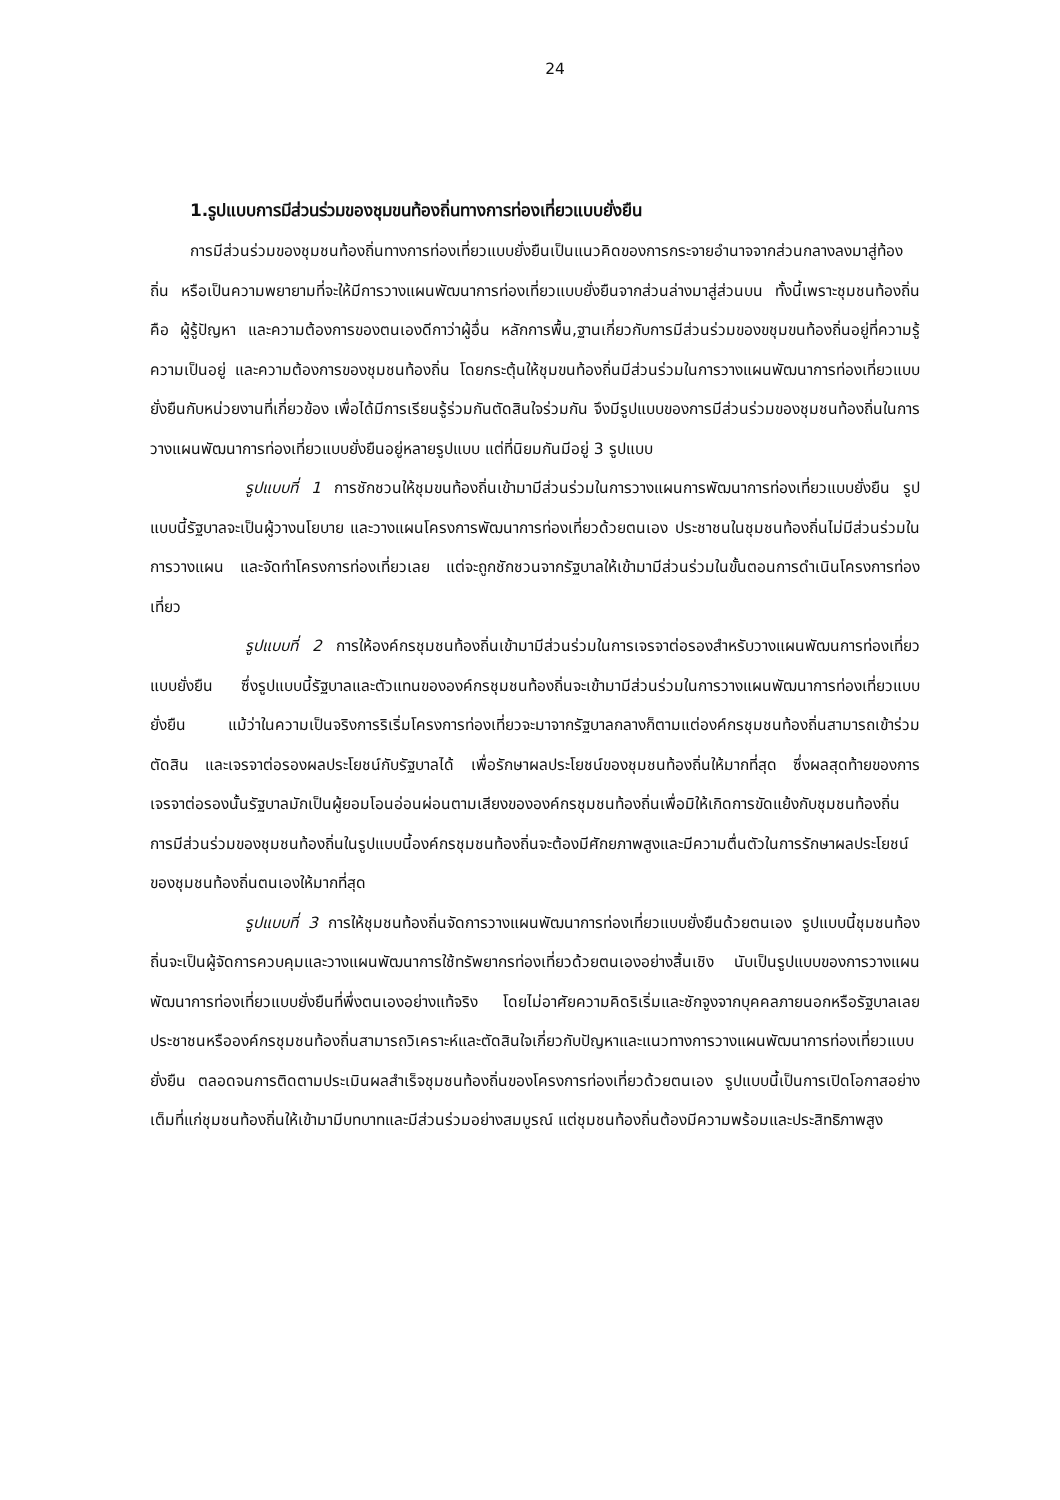24
1.รูปแบบการมีส่วนร่วมของชุมขนท้องถิ่นทางการท่องเที่ยวแบบยั่งยืน
การมีส่วนร่วมของชุมชนท้องถิ่นทางการท่องเที่ยวแบบยั่งยืนเป็นแนวคิดของการกระจายอำนาจจากส่วนกลางลงมาสู่ท้องถิ่น หรือเป็นความพยายามที่จะให้มีการวางแผนพัฒนาการท่องเที่ยวแบบยั่งยืนจากส่วนล่างมาสู่ส่วนบน ทั้งนี้เพราะชุมชนท้องถิ่น คือ ผู้รู้ปัญหา และความต้องการของตนเองดีกาว่าผู้อื่น หลักการพื้น,ฐานเกี่ยวกับการมีส่วนร่วมของขชุมขนท้องถิ่นอยู่ที่ความรู้ความเป็นอยู่ และความต้องการของชุมชนท้องถิ่น โดยกระตุ้นให้ชุมขนท้องถิ่นมีส่วนร่วมในการวางแผนพัฒนาการท่องเที่ยวแบบยั่งยืนกับหน่วยงานที่เกี่ยวข้อง เพื่อได้มีการเรียนรู้ร่วมกันตัดสินใจร่วมกัน จึงมีรูปแบบของการมีส่วนร่วมของชุมชนท้องถิ่นในการวางแผนพัฒนาการท่องเที่ยวแบบยั่งยืนอยู่หลายรูปแบบ แต่ที่นิยมกันมีอยู่ 3 รูปแบบ
รูปแบบที่ 1 การชักชวนให้ชุมขนท้องถิ่นเข้ามามีส่วนร่วมในการวางแผนการพัฒนาการท่องเที่ยวแบบยั่งยืน รูปแบบนี้รัฐบาลจะเป็นผู้วางนโยบาย และวางแผนโครงการพัฒนาการท่องเที่ยวด้วยตนเอง ประชาชนในชุมชนท้องถิ่นไม่มีส่วนร่วมในการวางแผน และจัดทำโครงการท่องเที่ยวเลย แต่จะถูกชักชวนจากรัฐบาลให้เข้ามามีส่วนร่วมในขั้นตอนการดำเนินโครงการท่องเที่ยว
รูปแบบที่ 2 การให้องค์กรชุมชนท้องถิ่นเข้ามามีส่วนร่วมในการเจรจาต่อรองสำหรับวางแผนพัฒนการท่องเที่ยวแบบยั่งยืน ซึ่งรูปแบบนี้รัฐบาลและตัวแทนขององค์กรชุมชนท้องถิ่นจะเข้ามามีส่วนร่วมในการวางแผนพัฒนาการท่องเที่ยวแบบยั่งยืน แม้ว่าในความเป็นจริงการริเริ่มโครงการท่องเที่ยวจะมาจากรัฐบาลกลางก็ตามแต่องค์กรชุมชนท้องถิ่นสามารถเข้าร่วมตัดสิน และเจรจาต่อรองผลประโยชน์กับรัฐบาลได้ เพื่อรักษาผลประโยชน์ของชุมชนท้องถิ่นให้มากที่สุด ซึ่งผลสุดท้ายของการเจรจาต่อรองนั้นรัฐบาลมักเป็นผู้ยอมโอนอ่อนผ่อนตามเสียงขององค์กรชุมชนท้องถิ่นเพื่อมิให้เกิดการขัดแย้งกับชุมชนท้องถิ่น การมีส่วนร่วมของชุมชนท้องถิ่นในรูปแบบนี้องค์กรชุมชนท้องถิ่นจะต้องมีศักยภาพสูงและมีความตื่นตัวในการรักษาผลประโยชน์ของชุมชนท้องถิ่นตนเองให้มากที่สุด
รูปแบบที่ 3 การให้ชุมชนท้องถิ่นจัดการวางแผนพัฒนาการท่องเที่ยวแบบยั่งยืนด้วยตนเอง รูปแบบนี้ชุมชนท้องถิ่นจะเป็นผู้จัดการควบคุมและวางแผนพัฒนาการใช้ทรัพยากรท่องเที่ยวด้วยตนเองอย่างสิ้นเชิง นับเป็นรูปแบบของการวางแผนพัฒนาการท่องเที่ยวแบบยั่งยืนที่พึ่งตนเองอย่างแท้จริง โดยไม่อาศัยความคิดริเริ่มและชักจูงจากบุคคลภายนอกหรือรัฐบาลเลย ประชาชนหรือองค์กรชุมชนท้องถิ่นสามารถวิเคราะห์และตัดสินใจเกี่ยวกับปัญหาและแนวทางการวางแผนพัฒนาการท่องเที่ยวแบบยั่งยืน ตลอดจนการติดตามประเมินผลสำเร็จชุมชนท้องถิ่นของโครงการท่องเที่ยวด้วยตนเอง รูปแบบนี้เป็นการเปิดโอกาสอย่างเต็มที่แก่ชุมชนท้องถิ่นให้เข้ามามีบทบาทและมีส่วนร่วมอย่างสมบูรณ์ แต่ชุมชนท้องถิ่นต้องมีความพร้อมและประสิทธิภาพสูง